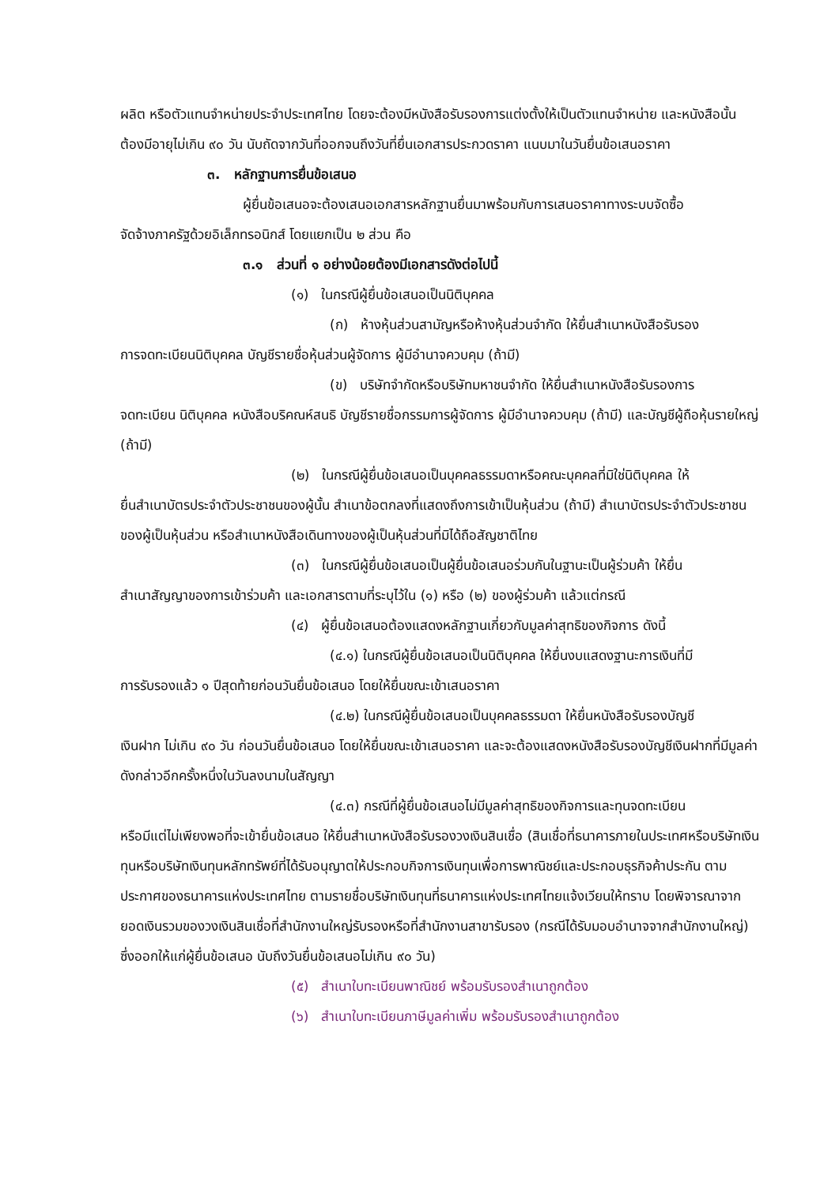ผลิต หรือตัวแทนจำหน่ายประจำประเทศไทย โดยจะต้องมีหนังสือรับรองการแต่งตั้งให้เป็นตัวแทนจำหน่าย และหนังสือนั้นต้องมีอายุไม่เกิน ๙๐ วัน นับถัดจากวันที่ออกจนถึงวันที่ยื่นเอกสารประกวดราคา แนบมาในวันยื่นข้อเสนอราคา
๓. หลักฐานการยื่นข้อเสนอ
ผู้ยื่นข้อเสนอจะต้องเสนอเอกสารหลักฐานยื่นมาพร้อมกับการเสนอราคาทางระบบจัดซื้อ
จัดจ้างภาครัฐด้วยอิเล็กทรอนิกส์ โดยแยกเป็น ๒ ส่วน คือ
๓.๑ ส่วนที่ ๑ อย่างน้อยต้องมีเอกสารดังต่อไปนี้
(๑) ในกรณีผู้ยื่นข้อเสนอเป็นนิติบุคคล
(ก) ห้างหุ้นส่วนสามัญหรือห้างหุ้นส่วนจำกัด ให้ยื่นสำเนาหนังสือรับรอง
การจดทะเบียนนิติบุคคล บัญชีรายชื่อหุ้นส่วนผู้จัดการ ผู้มีอำนาจควบคุม (ถ้ามี)
(ข) บริษัทจำกัดหรือบริษัทมหาชนจำกัด ให้ยื่นสำเนาหนังสือรับรองการ
จดทะเบียน นิติบุคคล หนังสือบริคณห์สนธิ บัญชีรายชื่อกรรมการผู้จัดการ ผู้มีอำนาจควบคุม (ถ้ามี) และบัญชีผู้ถือหุ้นรายใหญ่ (ถ้ามี)
(๒) ในกรณีผู้ยื่นข้อเสนอเป็นบุคคลธรรมดาหรือคณะบุคคลที่มิใช่นิติบุคคล ให้
ยื่นสำเนาบัตรประจำตัวประชาชนของผู้นั้น สำเนาข้อตกลงที่แสดงถึงการเข้าเป็นหุ้นส่วน (ถ้ามี) สำเนาบัตรประจำตัวประชาชนของผู้เป็นหุ้นส่วน หรือสำเนาหนังสือเดินทางของผู้เป็นหุ้นส่วนที่มิได้ถือสัญชาติไทย
(๓) ในกรณีผู้ยื่นข้อเสนอเป็นผู้ยื่นข้อเสนอร่วมกันในฐานะเป็นผู้ร่วมค้า ให้ยื่น
สำเนาสัญญาของการเข้าร่วมค้า และเอกสารตามที่ระบุไว้ใน (๑) หรือ (๒) ของผู้ร่วมค้า แล้วแต่กรณี
(๔) ผู้ยื่นข้อเสนอต้องแสดงหลักฐานเกี่ยวกับมูลค่าสุทธิของกิจการ ดังนี้
(๔.๑) ในกรณีผู้ยื่นข้อเสนอเป็นนิติบุคคล ให้ยื่นงบแสดงฐานะการเงินที่มี
การรับรองแล้ว ๑ ปีสุดท้ายก่อนวันยื่นข้อเสนอ โดยให้ยื่นขณะเข้าเสนอราคา
(๔.๒) ในกรณีผู้ยื่นข้อเสนอเป็นบุคคลธรรมดา ให้ยื่นหนังสือรับรองบัญชี
เงินฝาก ไม่เกิน ๙๐ วัน ก่อนวันยื่นข้อเสนอ โดยให้ยื่นขณะเข้าเสนอราคา และจะต้องแสดงหนังสือรับรองบัญชีเงินฝากที่มีมูลค่าดังกล่าวอีกครั้งหนึ่งในวันลงนามในสัญญา
(๔.๓) กรณีที่ผู้ยื่นข้อเสนอไม่มีมูลค่าสุทธิของกิจการและทุนจดทะเบียน
หรือมีแต่ไม่เพียงพอที่จะเข้ายื่นข้อเสนอ ให้ยื่นสำเนาหนังสือรับรองวงเงินสินเชื่อ (สินเชื่อที่ธนาคารภายในประเทศหรือบริษัทเงินทุนหรือบริษัทเงินทุนหลักทรัพย์ที่ได้รับอนุญาตให้ประกอบกิจการเงินทุนเพื่อการพาณิชย์และประกอบธุรกิจค้าประกัน ตามประกาศของธนาคารแห่งประเทศไทย ตามรายชื่อบริษัทเงินทุนที่ธนาคารแห่งประเทศไทยแจ้งเวียนให้ทราบ โดยพิจารณาจากยอดเงินรวมของวงเงินสินเชื่อที่สำนักงานใหญ่รับรองหรือที่สำนักงานสาขารับรอง (กรณีได้รับมอบอำนาจจากสำนักงานใหญ่) ซึ่งออกให้แก่ผู้ยื่นข้อเสนอ นับถึงวันยื่นข้อเสนอไม่เกิน ๙๐ วัน)
(๕) สำเนาใบทะเบียนพาณิชย์ พร้อมรับรองสำเนาถูกต้อง
(๖) สำเนาใบทะเบียนภาษีมูลค่าเพิ่ม พร้อมรับรองสำเนาถูกต้อง